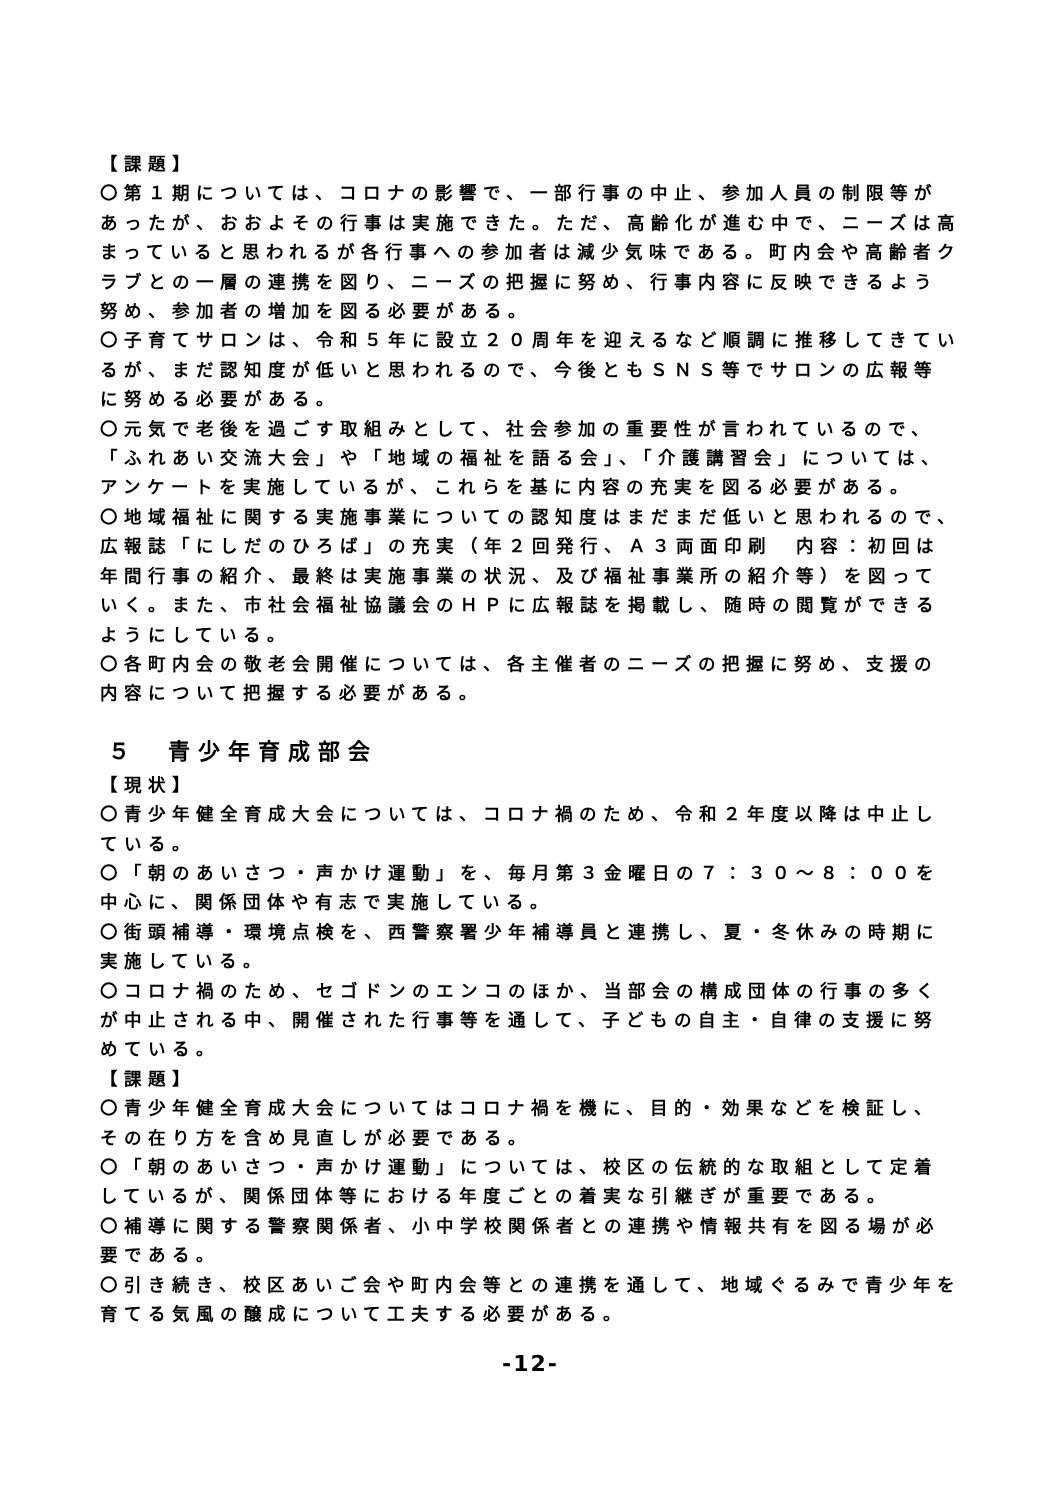【課題】
〇第１期については、コロナの影響で、一部行事の中止、参加人員の制限等があったが、おおよその行事は実施できた。ただ、高齢化が進む中で、ニーズは高まっていると思われるが各行事への参加者は減少気味である。町内会や高齢者クラブとの一層の連携を図り、ニーズの把握に努め、行事内容に反映できるよう努め、参加者の増加を図る必要がある。
〇子育てサロンは、令和５年に設立２０周年を迎えるなど順調に推移してきているが、まだ認知度が低いと思われるので、今後ともＳＮＳ等でサロンの広報等に努める必要がある。
〇元気で老後を過ごす取組みとして、社会参加の重要性が言われているので、「ふれあい交流大会」や「地域の福祉を語る会」、「介護講習会」については、アンケートを実施しているが、これらを基に内容の充実を図る必要がある。
〇地域福祉に関する実施事業についての認知度はまだまだ低いと思われるので、広報誌「にしだのひろば」の充実（年２回発行、Ａ３両面印刷　内容：初回は年間行事の紹介、最終は実施事業の状況、及び福祉事業所の紹介等）を図っていく。また、市社会福祉協議会のＨＰに広報誌を掲載し、随時の閲覧ができるようにしている。
〇各町内会の敬老会開催については、各主催者のニーズの把握に努め、支援の内容について把握する必要がある。
５　青少年育成部会
【現状】
〇青少年健全育成大会については、コロナ禍のため、令和２年度以降は中止している。
〇「朝のあいさつ・声かけ運動」を、毎月第３金曜日の７：３０～８：００を中心に、関係団体や有志で実施している。
〇街頭補導・環境点検を、西警察署少年補導員と連携し、夏・冬休みの時期に実施している。
〇コロナ禍のため、セゴドンのエンコのほか、当部会の構成団体の行事の多くが中止される中、開催された行事等を通して、子どもの自主・自律の支援に努めている。
【課題】
〇青少年健全育成大会についてはコロナ禍を機に、目的・効果などを検証し、その在り方を含め見直しが必要である。
〇「朝のあいさつ・声かけ運動」については、校区の伝統的な取組として定着しているが、関係団体等における年度ごとの着実な引継ぎが重要である。
〇補導に関する警察関係者、小中学校関係者との連携や情報共有を図る場が必要である。
〇引き続き、校区あいご会や町内会等との連携を通して、地域ぐるみで青少年を育てる気風の醸成について工夫する必要がある。
-12-